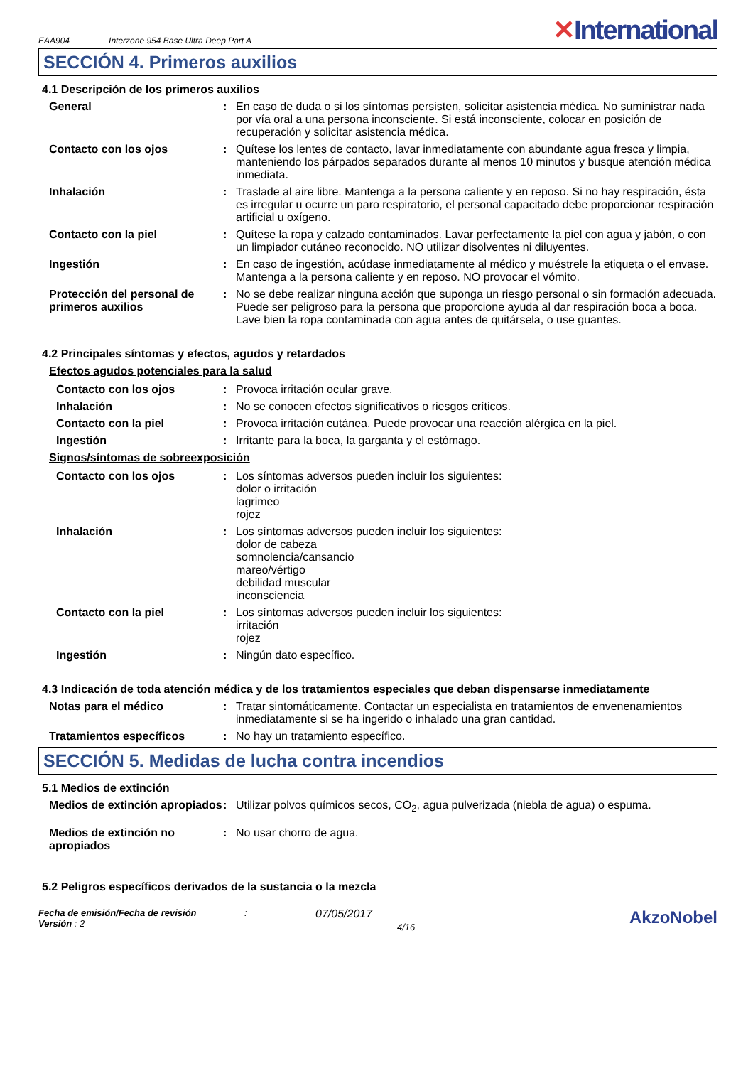EAA904 Interzone 954 Base Ultra Deep Part A
✕International
SECCIÓN 4. Primeros auxilios
4.1 Descripción de los primeros auxilios
General : En caso de duda o si los síntomas persisten, solicitar asistencia médica. No suministrar nada por vía oral a una persona inconsciente. Si está inconsciente, colocar en posición de recuperación y solicitar asistencia médica.
Contacto con los ojos : Quítese los lentes de contacto, lavar inmediatamente con abundante agua fresca y limpia, manteniendo los párpados separados durante al menos 10 minutos y busque atención médica inmediata.
Inhalación : Traslade al aire libre. Mantenga a la persona caliente y en reposo. Si no hay respiración, ésta es irregular u ocurre un paro respiratorio, el personal capacitado debe proporcionar respiración artificial u oxígeno.
Contacto con la piel : Quítese la ropa y calzado contaminados. Lavar perfectamente la piel con agua y jabón, o con un limpiador cutáneo reconocido. NO utilizar disolventes ni diluyentes.
Ingestión : En caso de ingestión, acúdase inmediatamente al médico y muéstrele la etiqueta o el envase. Mantenga a la persona caliente y en reposo. NO provocar el vómito.
Protección del personal de primeros auxilios
: No se debe realizar ninguna acción que suponga un riesgo personal o sin formación adecuada. Puede ser peligroso para la persona que proporcione ayuda al dar respiración boca a boca. Lave bien la ropa contaminada con agua antes de quitársela, o use guantes.
4.2 Principales síntomas y efectos, agudos y retardados
Efectos agudos potenciales para la salud
Contacto con los ojos : Provoca irritación ocular grave.
Inhalación : No se conocen efectos significativos o riesgos críticos.
Contacto con la piel : Provoca irritación cutánea. Puede provocar una reacción alérgica en la piel.
Ingestión : Irritante para la boca, la garganta y el estómago.
Signos/síntomas de sobreexposición
Contacto con los ojos : Los síntomas adversos pueden incluir los siguientes:
dolor o irritación
lagrimeo
rojez
Inhalación : Los síntomas adversos pueden incluir los siguientes:
dolor de cabeza
somnolencia/cansancio
mareo/vértigo
debilidad muscular
inconsciencia
Contacto con la piel : Los síntomas adversos pueden incluir los siguientes:
irritación
rojez
Ingestión : Ningún dato específico.
4.3 Indicación de toda atención médica y de los tratamientos especiales que deban dispensarse inmediatamente
Notas para el médico : Tratar sintomáticamente. Contactar un especialista en tratamientos de envenenamientos inmediatamente si se ha ingerido o inhalado una gran cantidad.
Tratamientos específicos : No hay un tratamiento específico.
SECCIÓN 5. Medidas de lucha contra incendios
5.1 Medios de extinción
Medios de extinción apropiados
: Utilizar polvos químicos secos, CO<sub>2</sub>, agua pulverizada (niebla de agua) o espuma.
Medios de extinción no apropiados
: No usar chorro de agua.
5.2 Peligros específicos derivados de la sustancia o la mezcla
Fecha de emisión/Fecha de revisión
Versión : 2
:
07/05/2017
4/16
AkzoNobel